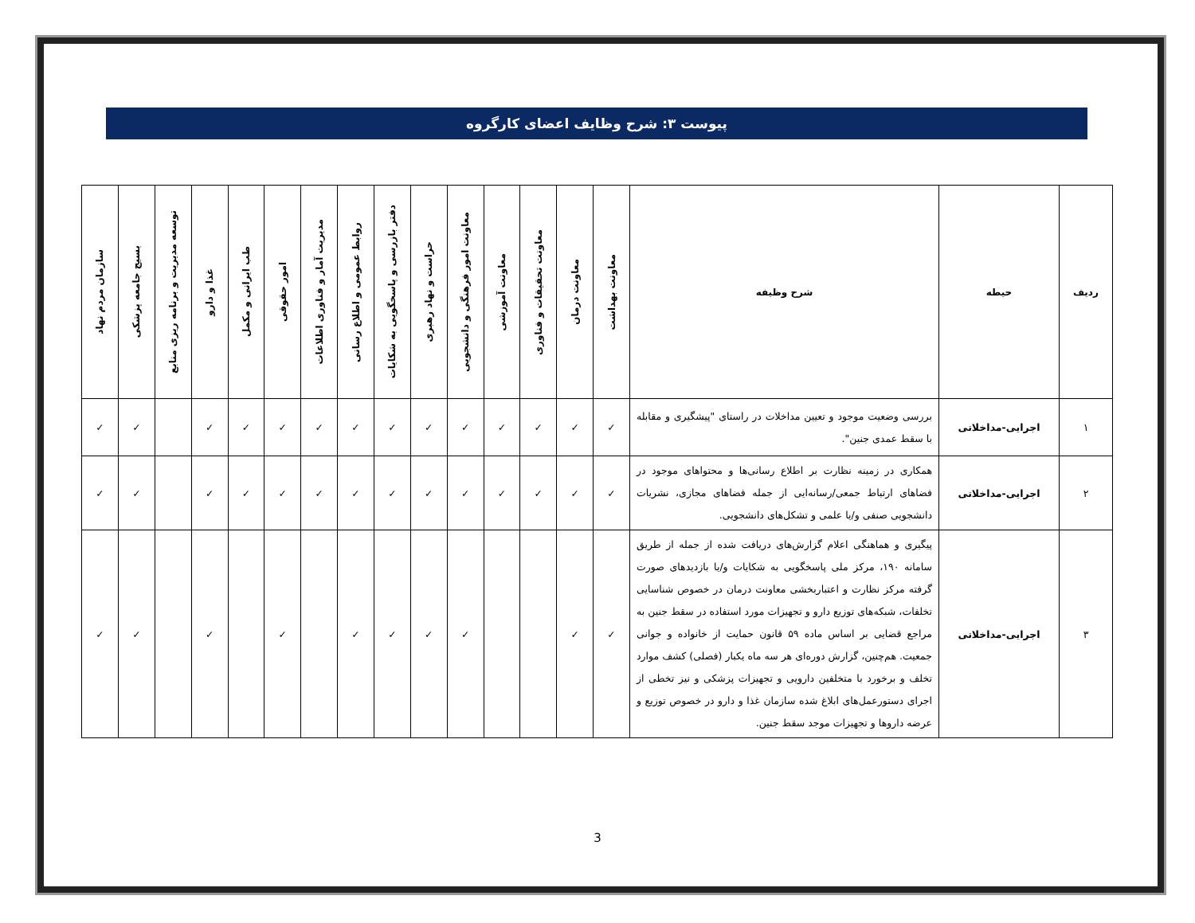پیوست ۳: شرح وظایف اعضای کارگروه
| ردیف | حیطه | شرح وظیفه | معاونت بهداشت | معاونت درمان | معاونت تحقیقات و فناوری | معاونت آموزشی | معاونت امور فرهنگی و دانشجویی | حراست و نهاد رهبری | دفتر بازرسی و پاسخگویی به شکایات | روابط عمومی و اطلاع رسانی | مدیریت آمار و فناوری اطلاعات | امور حقوقی | طب ایرانی و مکمل | غذا و دارو | توسعه مدیریت و برنامه ریزی منابع | بسیج جامعه پزشکی | سازمان مردم نهاد |
| --- | --- | --- | --- | --- | --- | --- | --- | --- | --- | --- | --- | --- | --- | --- | --- | --- | --- |
| ۱ | اجرایی-مداخلاتی | بررسی وضعیت موجود و تعیین مداخلات در راستای "پیشگیری و مقابله با سقط عمدی جنین". | ✓ | ✓ | ✓ | ✓ | ✓ | ✓ | ✓ | ✓ | ✓ | ✓ | ✓ | ✓ | | ✓ | ✓ |
| ۲ | اجرایی-مداخلاتی | همکاری در زمینه نظارت بر اطلاع رسانی‌ها و محتواهای موجود در فضاهای ارتباط جمعی/رسانه‌ایی از جمله فضاهای مجازی، نشریات دانشجویی صنفی و/یا علمی و تشکل‌های دانشجویی. | ✓ | ✓ | ✓ | ✓ | ✓ | ✓ | ✓ | ✓ | ✓ | ✓ | ✓ | ✓ | | ✓ | ✓ |
| ۳ | اجرایی-مداخلاتی | پیگیری و هماهنگی اعلام گزارش‌های دریافت شده از جمله از طریق سامانه ۱۹۰، مرکز ملی پاسخگویی به شکایات و/یا بازدیدهای صورت گرفته مرکز نظارت و اعتباربخشی معاونت درمان در خصوص شناسایی تخلفات، شبکه‌های توزیع دارو و تجهیزات مورد استفاده در سقط جنین به مراجع قضایی بر اساس ماده ۵۹ قانون حمایت از خانواده و جوانی جمعیت. هم‌چنین، گزارش دوره‌ای هر سه ماه یکبار (فصلی) کشف موارد تخلف و برخورد با متخلفین دارویی و تجهیزات پزشکی و نیز تخطی از اجرای دستورعمل‌های ابلاغ شده سازمان غذا و دارو در خصوص توزیع و عرضه داروها و تجهیزات موجد سقط جنین. | ✓ | ✓ | | | ✓ | ✓ | ✓ | ✓ | | ✓ | | ✓ | | ✓ | ✓ |
3